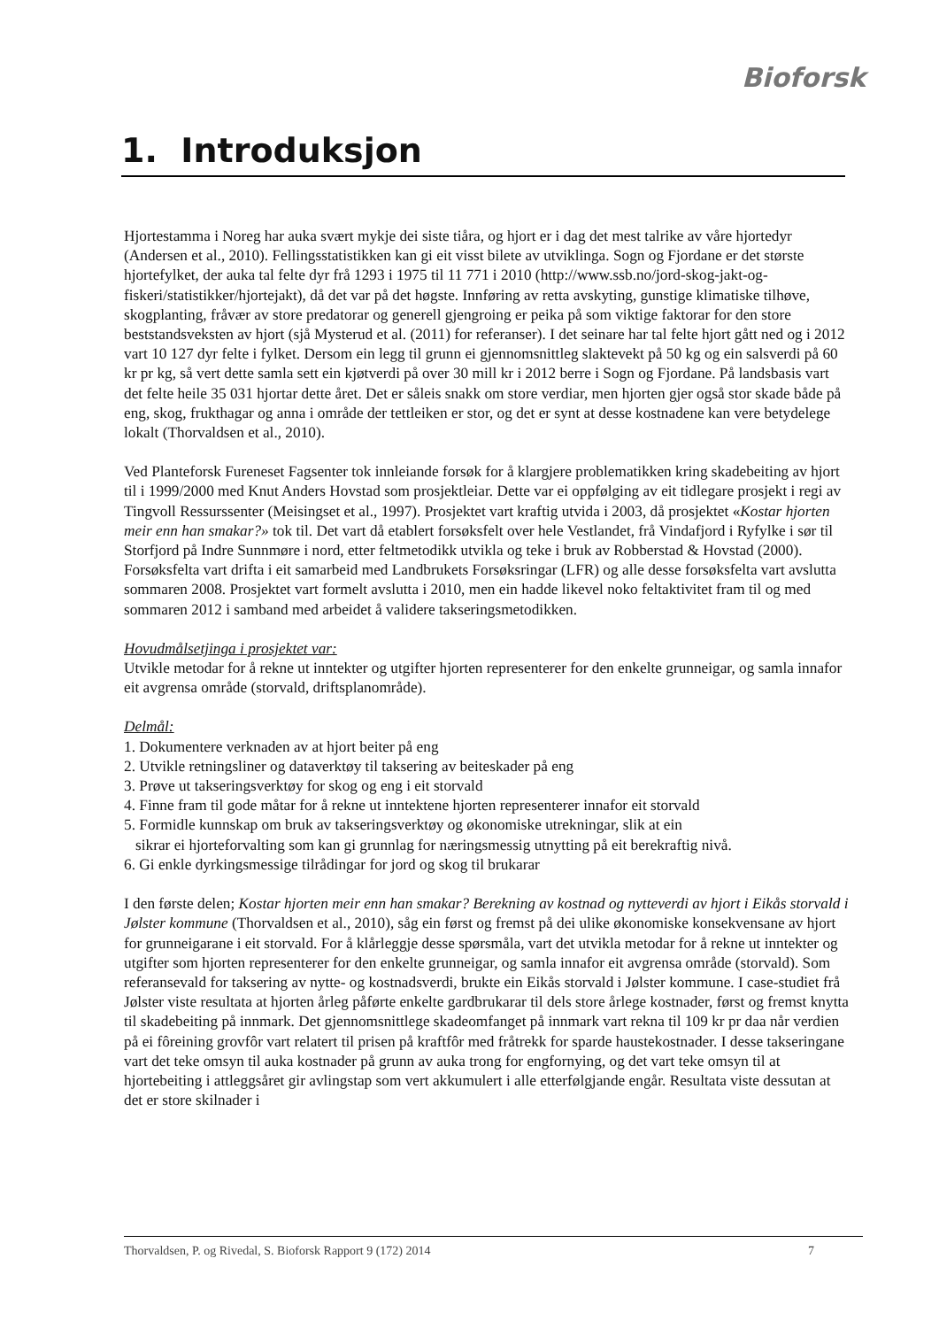Bioforsk
1. Introduksjon
Hjortestamma i Noreg har auka svært mykje dei siste tiåra, og hjort er i dag det mest talrike av våre hjortedyr (Andersen et al., 2010). Fellingsstatistikken kan gi eit visst bilete av utviklinga. Sogn og Fjordane er det største hjortefylket, der auka tal felte dyr frå 1293 i 1975 til 11 771 i 2010 (http://www.ssb.no/jord-skog-jakt-og-fiskeri/statistikker/hjortejakt), då det var på det høgste. Innføring av retta avskyting, gunstige klimatiske tilhøve, skogplanting, fråvær av store predatorar og generell gjengroing er peika på som viktige faktorar for den store beststandsveksten av hjort (sjå Mysterud et al. (2011) for referanser). I det seinare har tal felte hjort gått ned og i 2012 vart 10 127 dyr felte i fylket. Dersom ein legg til grunn ei gjennomsnittleg slaktevekt på 50 kg og ein salsverdi på 60 kr pr kg, så vert dette samla sett ein kjøtverdi på over 30 mill kr i 2012 berre i Sogn og Fjordane. På landsbasis vart det felte heile 35 031 hjortar dette året. Det er såleis snakk om store verdiar, men hjorten gjer også stor skade både på eng, skog, frukthagar og anna i område der tettleiken er stor, og det er synt at desse kostnadene kan vere betydelege lokalt (Thorvaldsen et al., 2010).
Ved Planteforsk Fureneset Fagsenter tok innleiande forsøk for å klargjere problematikken kring skadebeiting av hjort til i 1999/2000 med Knut Anders Hovstad som prosjektleiar. Dette var ei oppfølging av eit tidlegare prosjekt i regi av Tingvoll Ressurssenter (Meisingset et al., 1997). Prosjektet vart kraftig utvida i 2003, då prosjektet «Kostar hjorten meir enn han smakar?» tok til. Det vart då etablert forsøksfelt over hele Vestlandet, frå Vindafjord i Ryfylke i sør til Storfjord på Indre Sunnmøre i nord, etter feltmetodikk utvikla og teke i bruk av Robberstad & Hovstad (2000). Forsøksfelta vart drifta i eit samarbeid med Landbrukets Forsøksringar (LFR) og alle desse forsøksfelta vart avslutta sommaren 2008. Prosjektet vart formelt avslutta i 2010, men ein hadde likevel noko feltaktivitet fram til og med sommaren 2012 i samband med arbeidet å validere takseringsmetodikken.
Hovudmålsetjinga i prosjektet var:
Utvikle metodar for å rekne ut inntekter og utgifter hjorten representerer for den enkelte grunneigar, og samla innafor eit avgrensa område (storvald, driftsplanområde).
Delmål:
1. Dokumentere verknaden av at hjort beiter på eng
2. Utvikle retningsliner og dataverktøy til taksering av beiteskader på eng
3. Prøve ut takseringsverktøy for skog og eng i eit storvald
4. Finne fram til gode måtar for å rekne ut inntektene hjorten representerer innafor eit storvald
5. Formidle kunnskap om bruk av takseringsverktøy og økonomiske utrekningar, slik at ein
sikrar ei hjorteforvalting som kan gi grunnlag for næringsmessig utnytting på eit berekraftig nivå.
6. Gi enkle dyrkingsmessige tilrådingar for jord og skog til brukarar
I den første delen; Kostar hjorten meir enn han smakar? Berekning av kostnad og nytteverdi av hjort i Eikås storvald i Jølster kommune (Thorvaldsen et al., 2010), såg ein først og fremst på dei ulike økonomiske konsekvensane av hjort for grunneigarane i eit storvald. For å klårleggje desse spørsmåla, vart det utvikla metodar for å rekne ut inntekter og utgifter som hjorten representerer for den enkelte grunneigar, og samla innafor eit avgrensa område (storvald). Som referansevald for taksering av nytte- og kostnadsverdi, brukte ein Eikås storvald i Jølster kommune. I case-studiet frå Jølster viste resultata at hjorten årleg påførte enkelte gardbrukarar til dels store årlege kostnader, først og fremst knytta til skadebeiting på innmark. Det gjennomsnittlege skadeomfanget på innmark vart rekna til 109 kr pr daa når verdien på ei fôreining grovfôr vart relatert til prisen på kraftfôr med fråtrekk for sparde haustekostnader. I desse takseringane vart det teke omsyn til auka kostnader på grunn av auka trong for engfornying, og det vart teke omsyn til at hjortebeiting i attleggsåret gir avlingstap som vert akkumulert i alle etterfølgjande engår. Resultata viste dessutan at det er store skilnader i
Thorvaldsen, P. og Rivedal, S. Bioforsk Rapport 9 (172) 2014 7